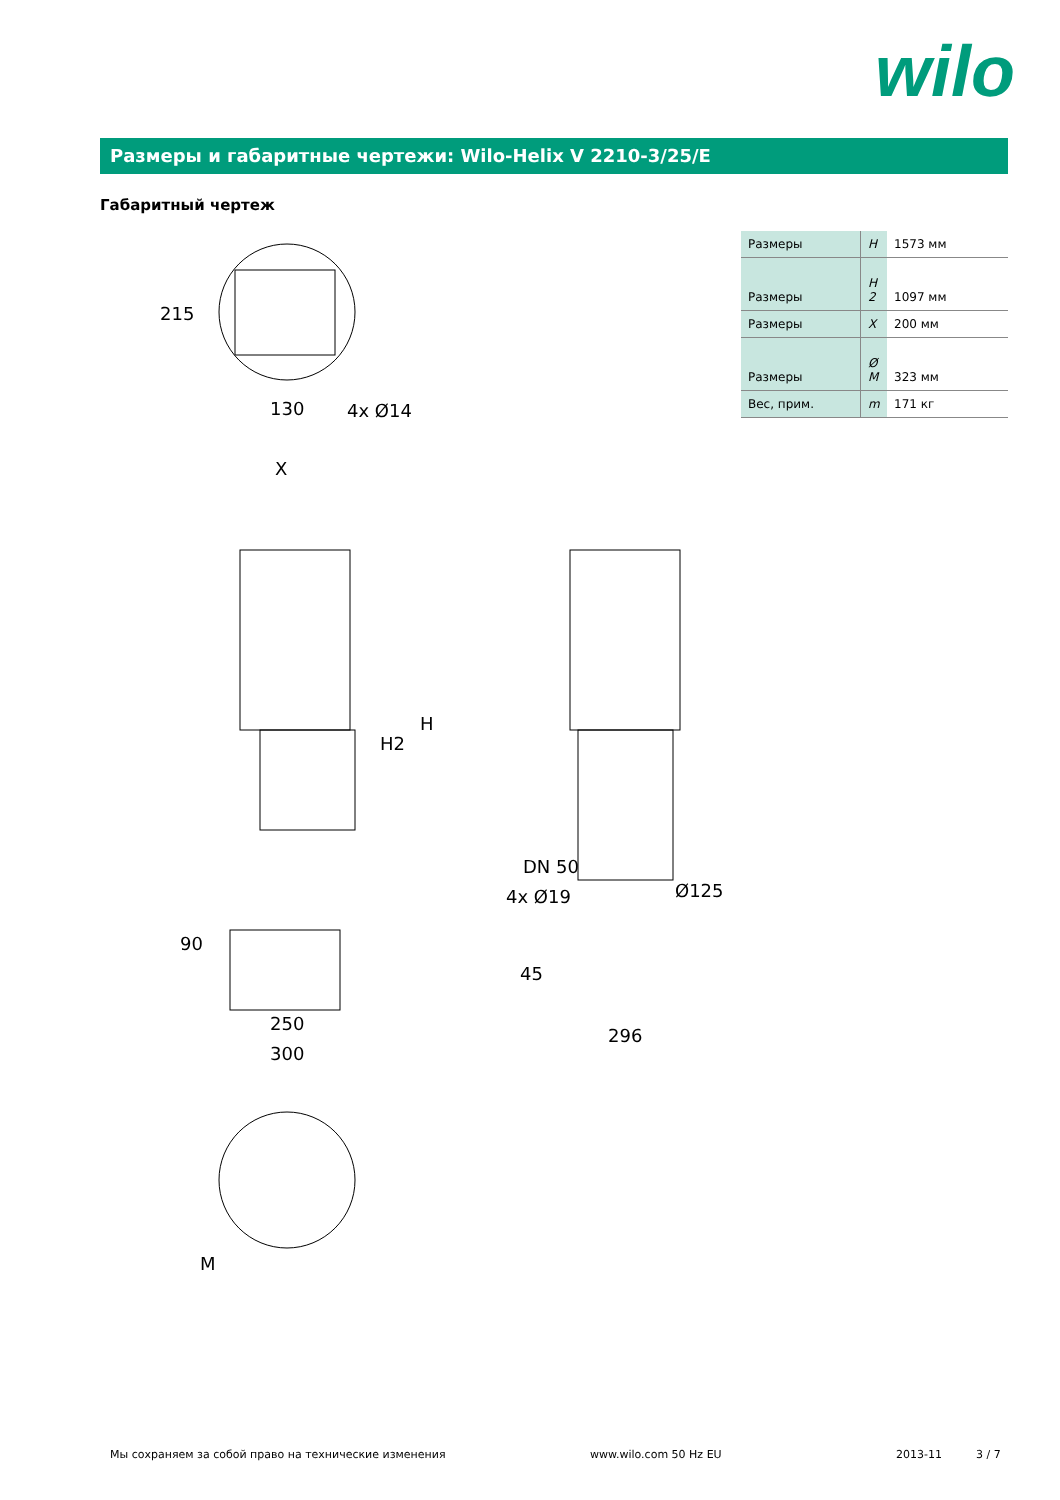wilo
Размеры и габаритные чертежи: Wilo-Helix V 2210-3/25/E
Габаритный чертеж
| Размеры | H | 1573 мм |
| Размеры | H 2 | 1097 мм |
| Размеры | X | 200 мм |
| Размеры | Ø M | 323 мм |
| Вес, прим. | m | 171 кг |
130
4x Ø14
X
250
300
DN 50
4x Ø19
Ø125
296
M
H2
H
215
90
45
Мы сохраняем за собой право на технические изменения www.wilo.com 50 Hz EU 2013-11 3 / 7